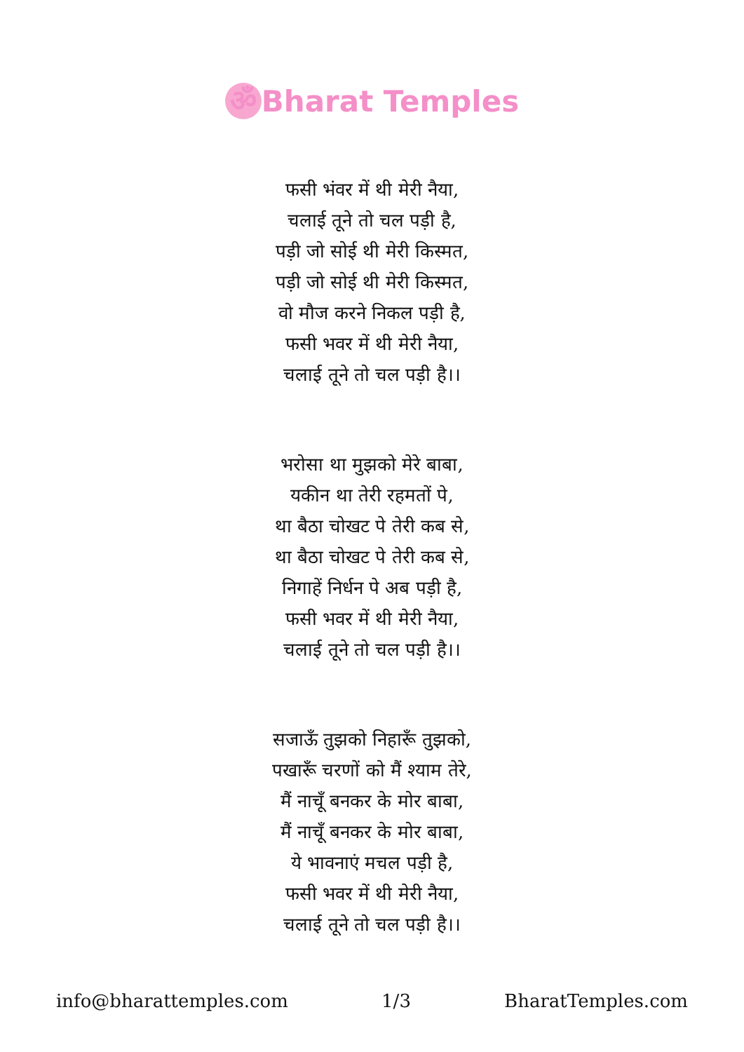ॐ Bharat Temples
फसी भंवर में थी मेरी नैया,
चलाई तूने तो चल पड़ी है,
पड़ी जो सोई थी मेरी किस्मत,
पड़ी जो सोई थी मेरी किस्मत,
वो मौज करने निकल पड़ी है,
फसी भवर में थी मेरी नैया,
चलाई तूने तो चल पड़ी है।।
भरोसा था मुझको मेरे बाबा,
यकीन था तेरी रहमतों पे,
था बैठा चोखट पे तेरी कब से,
था बैठा चोखट पे तेरी कब से,
निगाहें निर्धन पे अब पड़ी है,
फसी भवर में थी मेरी नैया,
चलाई तूने तो चल पड़ी है।।
सजाऊँ तुझको निहारूँ तुझको,
पखारूँ चरणों को मैं श्याम तेरे,
मैं नाचूँ बनकर के मोर बाबा,
मैं नाचूँ बनकर के मोर बाबा,
ये भावनाएं मचल पड़ी है,
फसी भवर में थी मेरी नैया,
चलाई तूने तो चल पड़ी है।।
info@bharattemples.com 1/3 BharatTemples.com